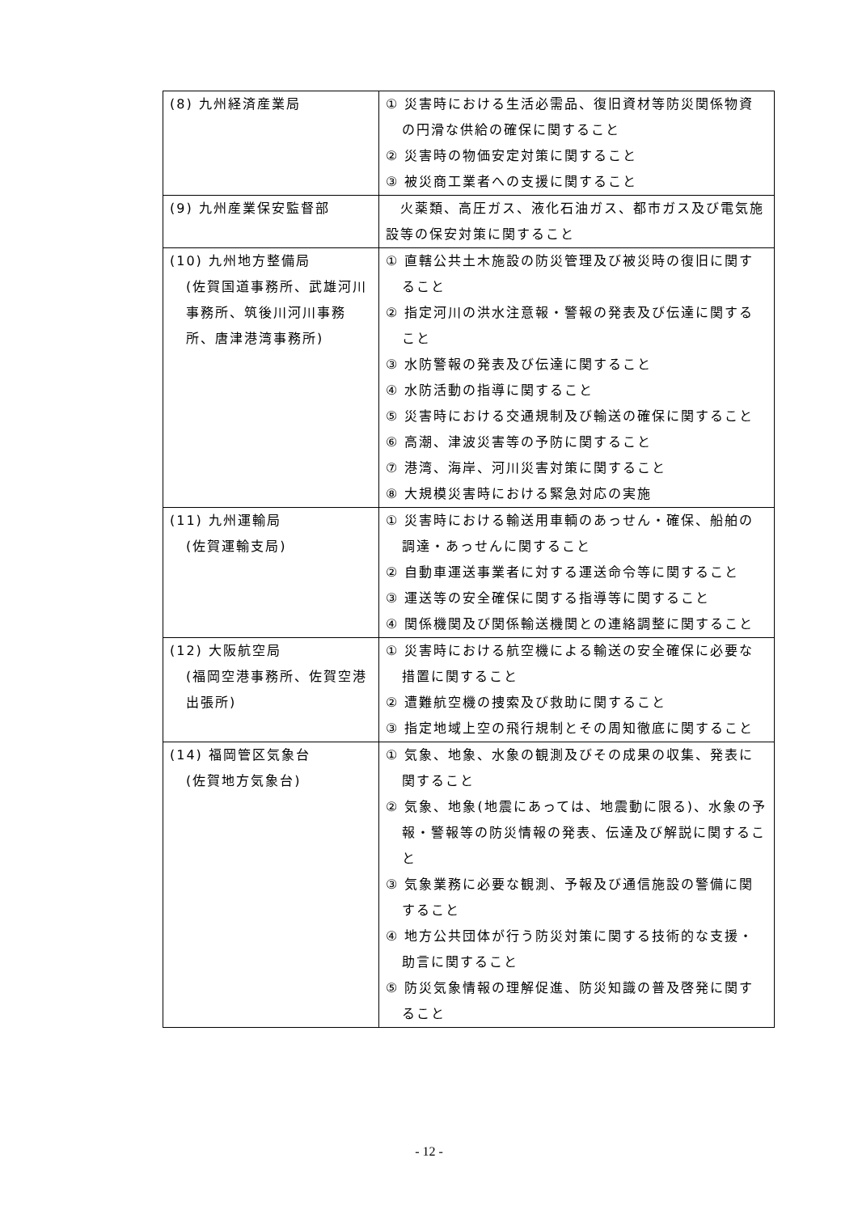| (8) 九州経済産業局 | ① 災害時における生活必需品、復旧資材等防災関係物資の円滑な供給の確保に関すること ② 災害時の物価安定対策に関すること ③ 被災商工業者への支援に関すること |
| (9) 九州産業保安監督部 | 火薬類、高圧ガス、液化石油ガス、都市ガス及び電気施設等の保安対策に関すること |
| (10) 九州地方整備局 (佐賀国道事務所、武雄河川事務所、筑後川河川事務所、唐津港湾事務所) | ① 直轄公共土木施設の防災管理及び被災時の復旧に関すること ② 指定河川の洪水注意報・警報の発表及び伝達に関すること ③ 水防警報の発表及び伝達に関すること ④ 水防活動の指導に関すること ⑤ 災害時における交通規制及び輸送の確保に関すること ⑥ 高潮、津波災害等の予防に関すること ⑦ 港湾、海岸、河川災害対策に関すること ⑧ 大規模災害時における緊急対応の実施 |
| (11) 九州運輸局 (佐賀運輸支局) | ① 災害時における輸送用車輌のあっせん・確保、船舶の調達・あっせんに関すること ② 自動車運送事業者に対する運送命令等に関すること ③ 運送等の安全確保に関する指導等に関すること ④ 関係機関及び関係輸送機関との連絡調整に関すること |
| (12) 大阪航空局 (福岡空港事務所、佐賀空港出張所) | ① 災害時における航空機による輸送の安全確保に必要な措置に関すること ② 遭難航空機の捜索及び救助に関すること ③ 指定地域上空の飛行規制とその周知徹底に関すること |
| (14) 福岡管区気象台 (佐賀地方気象台) | ① 気象、地象、水象の観測及びその成果の収集、発表に関すること ② 気象、地象(地震にあっては、地震動に限る)、水象の予報・警報等の防災情報の発表、伝達及び解説に関すること ③ 気象業務に必要な観測、予報及び通信施設の警備に関すること ④ 地方公共団体が行う防災対策に関する技術的な支援・助言に関すること ⑤ 防災気象情報の理解促進、防災知識の普及啓発に関すること |
- 12 -